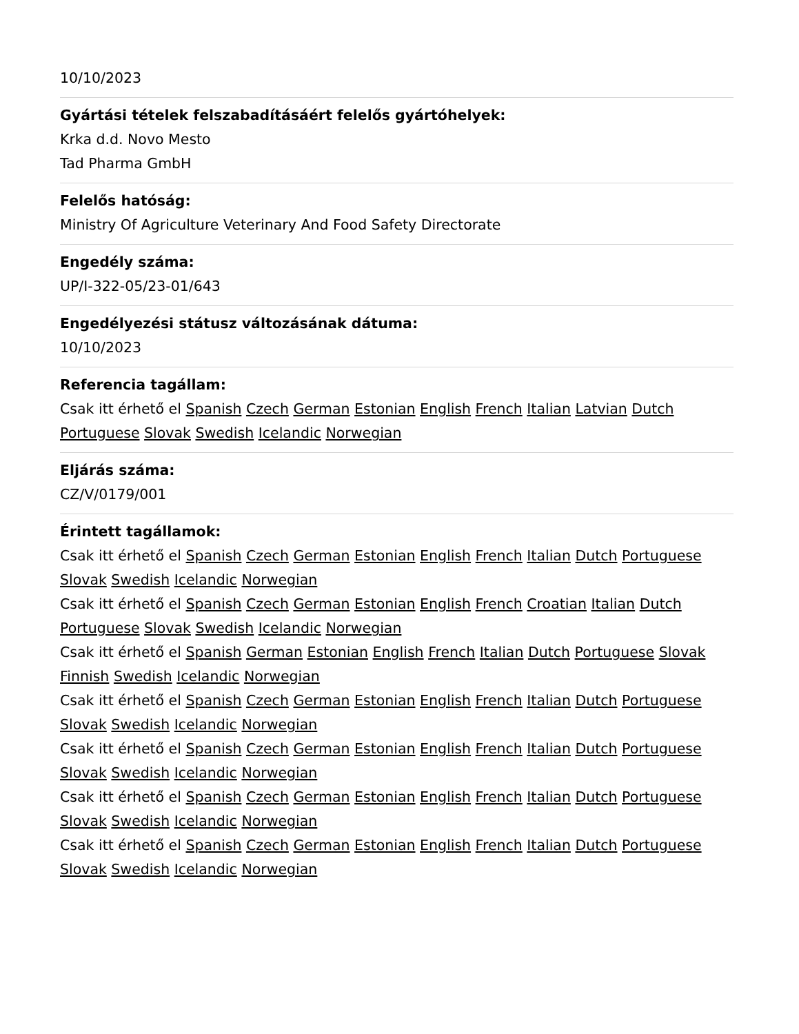10/10/2023
Gyártási tételek felszabadításáért felelős gyártóhelyek:
Krka d.d. Novo Mesto
Tad Pharma GmbH
Felelős hatóság:
Ministry Of Agriculture Veterinary And Food Safety Directorate
Engedély száma:
UP/I-322-05/23-01/643
Engedélyezési státusz változásának dátuma:
10/10/2023
Referencia tagállam:
Csak itt érhető el Spanish Czech German Estonian English French Italian Latvian Dutch Portuguese Slovak Swedish Icelandic Norwegian
Eljárás száma:
CZ/V/0179/001
Érintett tagállamok:
Csak itt érhető el Spanish Czech German Estonian English French Italian Dutch Portuguese Slovak Swedish Icelandic Norwegian
Csak itt érhető el Spanish Czech German Estonian English French Croatian Italian Dutch Portuguese Slovak Swedish Icelandic Norwegian
Csak itt érhető el Spanish German Estonian English French Italian Dutch Portuguese Slovak Finnish Swedish Icelandic Norwegian
Csak itt érhető el Spanish Czech German Estonian English French Italian Dutch Portuguese Slovak Swedish Icelandic Norwegian
Csak itt érhető el Spanish Czech German Estonian English French Italian Dutch Portuguese Slovak Swedish Icelandic Norwegian
Csak itt érhető el Spanish Czech German Estonian English French Italian Dutch Portuguese Slovak Swedish Icelandic Norwegian
Csak itt érhető el Spanish Czech German Estonian English French Italian Dutch Portuguese Slovak Swedish Icelandic Norwegian